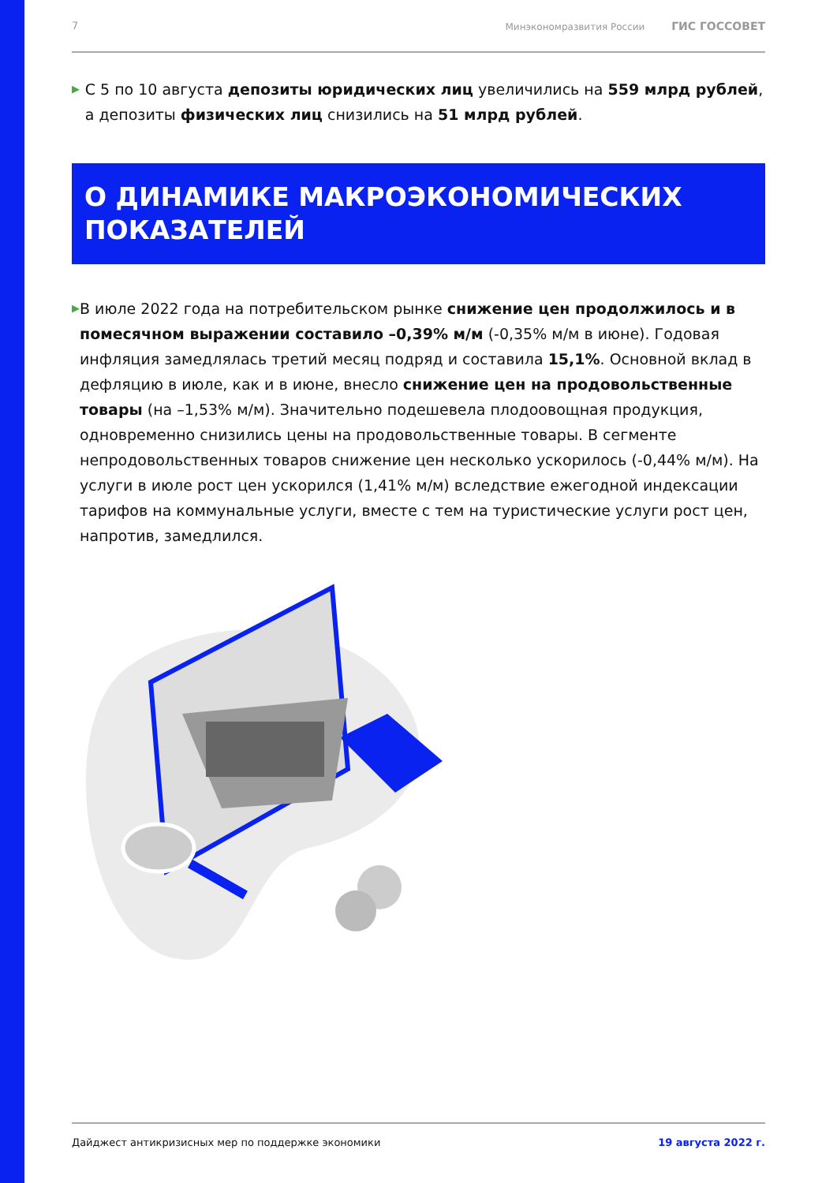7 Минэкономразвития России ГИС ГОССОВЕТ
▶
С 5 по 10 августа депозиты юридических лиц увеличились на 559 млрд рублей, а депозиты физических лиц снизились на 51 млрд рублей.
О ДИНАМИКЕ МАКРОЭКОНОМИЧЕСКИХ
ПОКАЗАТЕЛЕЙ
▶
В июле 2022 года на потребительском рынке снижение цен продолжилось и в помесячном выражении составило –0,39% м/м (-0,35% м/м в июне). Годовая инфляция замедлялась третий месяц подряд и составила 15,1%. Основной вклад в дефляцию в июле, как и в июне, внесло снижение цен на продовольственные товары (на –1,53% м/м). Значительно подешевела плодоовощная продукция, одновременно снизились цены на продовольственные товары. В сегменте непродовольственных товаров снижение цен несколько ускорилось (-0,44% м/м). На услуги в июле рост цен ускорился (1,41% м/м) вследствие ежегодной индексации тарифов на коммунальные услуги, вместе с тем на туристические услуги рост цен, напротив, замедлился.
Дайджест антикризисных мер по поддержке экономики 19 августа 2022 г.